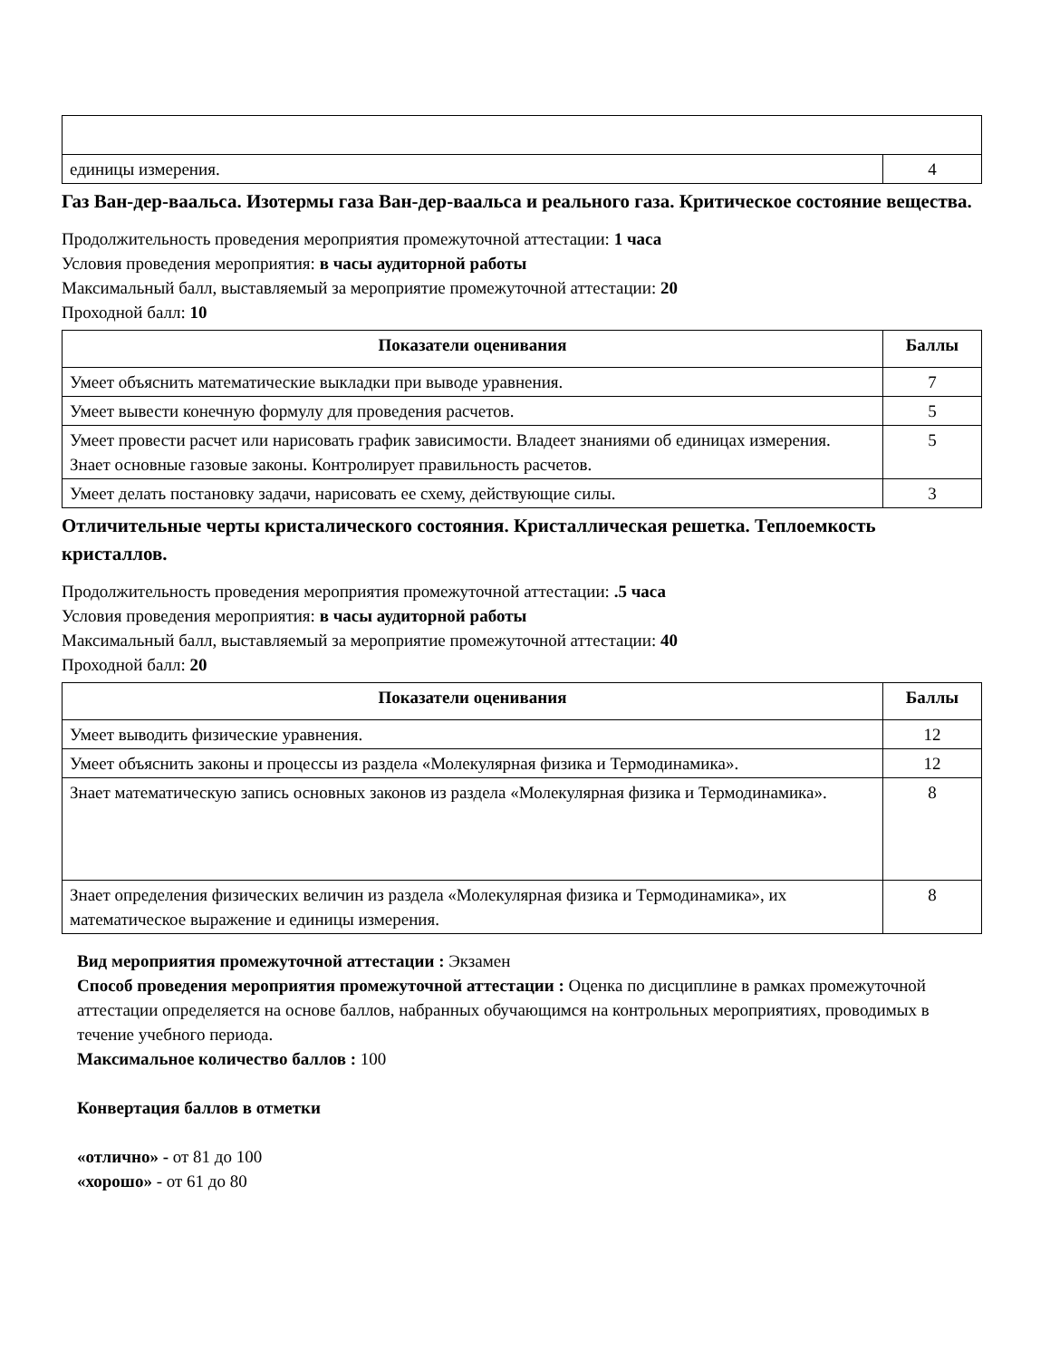| единицы измерения. | 4 |
Газ Ван-дер-ваальса. Изотермы газа Ван-дер-ваальса и реального газа. Критическое состояние вещества.
Продолжительность проведения мероприятия промежуточной аттестации: 1 часа
Условия проведения мероприятия: в часы аудиторной работы
Максимальный балл, выставляемый за мероприятие промежуточной аттестации: 20
Проходной балл: 10
| Показатели оценивания | Баллы |
| --- | --- |
| Умеет объяснить математические выкладки при выводе уравнения. | 7 |
| Умеет вывести конечную формулу для проведения расчетов. | 5 |
| Умеет провести расчет или нарисовать график зависимости. Владеет знаниями об единицах измерения. Знает основные газовые законы. Контролирует правильность расчетов. | 5 |
| Умеет делать постановку задачи, нарисовать ее схему, действующие силы. | 3 |
Отличительные черты кристалического состояния. Кристаллическая решетка. Теплоемкость кристаллов.
Продолжительность проведения мероприятия промежуточной аттестации: .5 часа
Условия проведения мероприятия: в часы аудиторной работы
Максимальный балл, выставляемый за мероприятие промежуточной аттестации: 40
Проходной балл: 20
| Показатели оценивания | Баллы |
| --- | --- |
| Умеет выводить физические уравнения. | 12 |
| Умеет объяснить законы и процессы из раздела «Молекулярная физика и Термодинамика». | 12 |
| Знает математическую запись основных законов из раздела «Молекулярная физика и Термодинамика». | 8 |
| Знает определения физических величин из раздела «Молекулярная физика и Термодинамика», их математическое выражение и единицы измерения. | 8 |
Вид мероприятия промежуточной аттестации : Экзамен
Способ проведения мероприятия промежуточной аттестации : Оценка по дисциплине в рамках промежуточной аттестации определяется на основе баллов, набранных обучающимся на контрольных мероприятиях, проводимых в течение учебного периода.
Максимальное количество баллов : 100
Конвертация баллов в отметки
«отлично» - от 81 до 100
«хорошо» - от 61 до 80